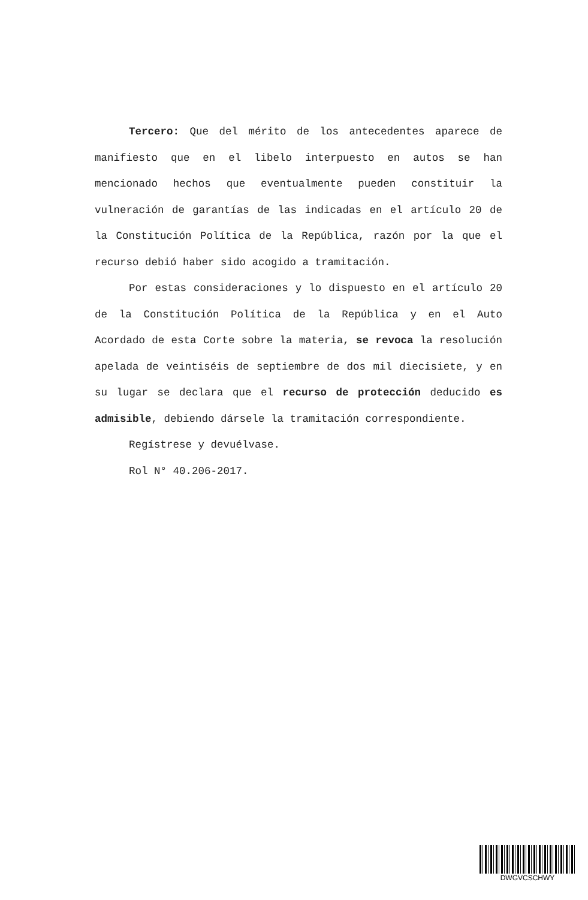Tercero: Que del mérito de los antecedentes aparece de manifiesto que en el libelo interpuesto en autos se han mencionado hechos que eventualmente pueden constituir la vulneración de garantías de las indicadas en el artículo 20 de la Constitución Política de la República, razón por la que el recurso debió haber sido acogido a tramitación.
Por estas consideraciones y lo dispuesto en el artículo 20 de la Constitución Política de la República y en el Auto Acordado de esta Corte sobre la materia, se revoca la resolución apelada de veintiséis de septiembre de dos mil diecisiete, y en su lugar se declara que el recurso de protección deducido es admisible, debiendo dársele la tramitación correspondiente.
Regístrese y devuélvase.
Rol N° 40.206-2017.
DWGVCSCHWY